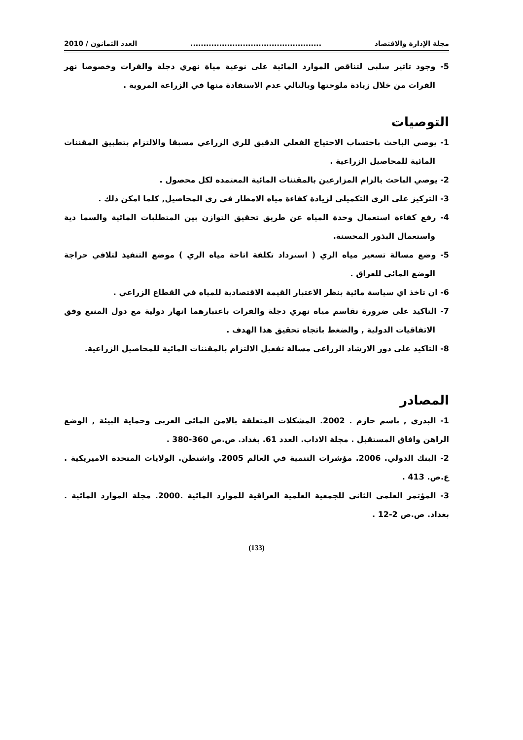مجلة الإدارة والاقتصاد.................................................. العدد الثمانون / 2010
5- وجود تاثير سلبي لتناقص الموارد المائية على نوعية مياة نهري دجلة والفرات وخصوصا نهر الفرات من خلال زيادة ملوحتها وبالتالي عدم الاستفادة منها في الزراعة المروية .
التوصيات
1- يوصي الباحث باحتساب الاحتياج الفعلي الدقيق للري الزراعي مسبقا والالتزام بتطبيق المقننات المائية للمحاصيل الزراعية .
2- يوصي الباحث بالزام المزارعين بالمقننات المائية المعتمده لكل محصول .
3- التركيز على الري التكميلي لزيادة كفاءة مياه الامطار في ري المحاصيل, كلما امكن ذلك .
4- رفع كفاءة استعمال وحدة المياه عن طريق تحقيق التوازن بين المتطلبات المائية والسما دية واستعمال البذور المحسنة.
5- وضع مسالة تسعير مياه الري ( استرداد تكلفة اتاحة مياه الري ) موضع التنفيذ لتلافي حراجة الوضع المائي للعراق .
6- ان تاخذ اي سياسة مائية بنظر الاعتبار القيمة الاقتصادية للمياه في القطاع الزراعي .
7- التاكيد على ضرورة تقاسم مياه نهري دجلة والفرات باعتبارهما انهار دولية مع دول المنبع وفق الاتفاقيات الدولية , والضغط باتجاه تحقيق هذا الهدف .
8- التاكيد على دور الارشاد الزراعي مسالة تفعيل الالتزام بالمقننات المائية للمحاصيل الزراعية.
المصادر
1- البدري , باسم حازم . 2002. المشكلات المتعلقة بالامن المائي العربي وحماية البيئة , الوضع الراهن وافاق المستقبل . مجلة الاداب. العدد 61. بغداد. ص.ص 360-380 .
2- البنك الدولي. 2006. مؤشرات التنمية في العالم 2005. واشنطن. الولايات المتحدة الاميريكية . ع.ص. 413 .
3- المؤتمر العلمي الثاني للجمعية العلمية العراقية للموارد المائية .2000. مجلة الموارد المائية . بغداد. ص.ص 2-12 .
(133)